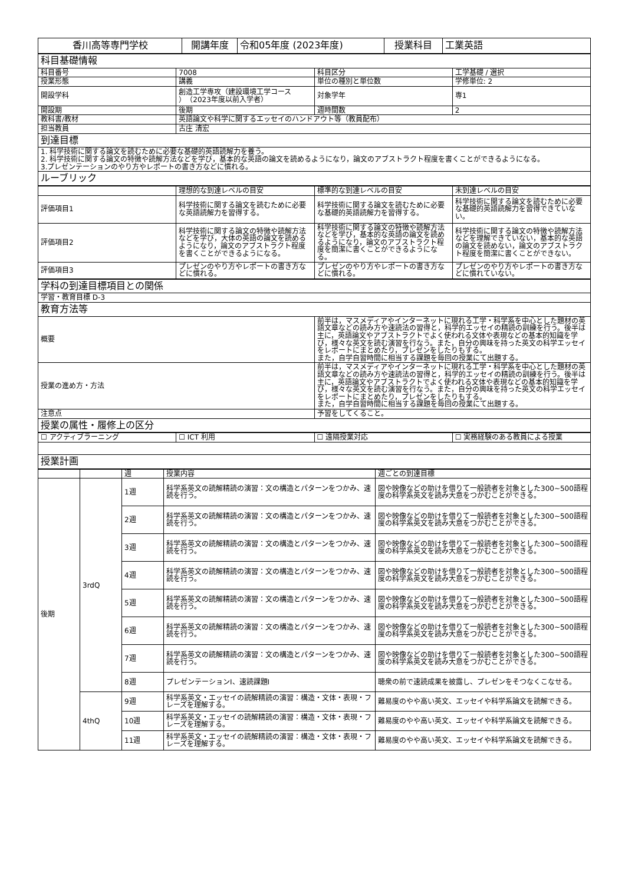| 香川高等専門学校 | 開講年度 | 令和05年度 (2023年度) | 授業科目 | 工業英語 |
| 科目基礎情報 | | | |
| 科目番号 | 7008 | 科目区分 | 工学基礎 / 選択 |
| 授業形態 | 講義 | 単位の種別と単位数 | 学修単位: 2 |
| 開設学科 | 創造工学専攻（建設環境工学コース ）（2023年度以前入学者） | 対象学年 | 専1 |
| 開設期 | 後期 | 週時間数 | 2 |
| 教科書/教材 | 英語論文や科学に関するエッセイのハンドアウト等（教員配布） | | |
| 担当教員 | 古庄 清宏 | | |
| 到達目標 | | | |
| 1. 科学技術に関する論文を読むために必要な基礎的英語読解力を養う。 2. 科学技術に関する論文の特徴や読解方法などを学び，基本的な英語の論文を読めるようになり，論文のアブストラクト程度を書くことができるようになる。 3.プレゼンテーションのやり方やレポートの書き方などに慣れる。 | | | |
| ルーブリック | | | |
| | 理想的な到達レベルの目安 | 標準的な到達レベルの目安 | 未到達レベルの目安 |
| 評価項目1 | 科学技術に関する論文を読むために必要な英語読解力を習得する。 | 科学技術に関する論文を読むために必要な基礎的英語読解力を習得する。 | 科学技術に関する論文を読むために必要な基礎的英語読解力を習得できていない。 |
| 評価項目2 | 科学技術に関する論文の特徴や読解方法などを学び，大体の英語の論文を読めるようになり，論文のアブストラクト程度を書くことができるようになる。 | 科学技術に関する論文の特徴や読解方法などを学び，基本的な英語の論文を読めるようになり，論文のアブストラクト程度を簡潔に書くことができるようになる。 | 科学技術に関する論文の特徴や読解方法などを理解できていない，基本的な英語の論文を読めない，論文のアブストラクト程度を簡潔に書くことができない。 |
| 評価項目3 | プレゼンのやり方やレポートの書き方などに慣れる。 | プレゼンのやり方やレポートの書き方などに慣れる。 | プレゼンのやり方やレポートの書き方などに慣れていない。 |
| 学科の到達目標項目との関係 | |
| 学習・教育目標 D-3 | |
| 教育方法等 | |
| 概要 | 前半は，マスメディアやインターネットに現れる工学・科学系を中心とした題材の英語文章などの読み方や速読法の習得と，科学的エッセイの精読の訓練を行う。後半は主に，英語論文やアブストラクトでよく使われる文体や表現などの基本的知識を学び，様々な英文を読む演習を行なう。また，自分の興味を持った英文の科学エッセイをレポートにまとめたり，プレゼンをしたりもする。 また，自学自習時間に相当する課題を毎回の授業にて出題する。 |
| 授業の進め方・方法 | 前半は，マスメディアやインターネットに現れる工学・科学系を中心とした題材の英語文章などの読み方や速読法の習得と，科学的エッセイの精読の訓練を行う。後半は主に，英語論文やアブストラクトでよく使われる文体や表現などの基本的知識を学び，様々な英文を読む演習を行なう。また，自分の興味を持った英文の科学エッセイをレポートにまとめたり，プレゼンをしたりもする。 また，自学自習時間に相当する課題を毎回の授業にて出題する。 |
| 注意点 | 予習をしてくること。 |
| 授業の属性・履修上の区分 | |
| ☐ アクティブラーニング | ☐ ICT 利用 | ☐ 遠隔授業対応 | ☐ 実務経験のある教員による授業 |
| 授業計画 | | | |
| | | 週 | 授業内容 | 週ごとの到達目標 |
| 後期 | 3rdQ | 1週 | 科学系英文の読解精読の演習：文の構造とパターンをつかみ、速読を行う。 | 図や映像などの助けを借りて一般読者を対象とした300~500語程度の科学系英文を読み大意をつかむことができる。 |
| | | 2週 | 科学系英文の読解精読の演習：文の構造とパターンをつかみ、速読を行う。 | 図や映像などの助けを借りて一般読者を対象とした300~500語程度の科学系英文を読み大意をつかむことができる。 |
| | | 3週 | 科学系英文の読解精読の演習：文の構造とパターンをつかみ、速読を行う。 | 図や映像などの助けを借りて一般読者を対象とした300~500語程度の科学系英文を読み大意をつかむことができる。 |
| | | 4週 | 科学系英文の読解精読の演習：文の構造とパターンをつかみ、速読を行う。 | 図や映像などの助けを借りて一般読者を対象とした300~500語程度の科学系英文を読み大意をつかむことができる。 |
| | | 5週 | 科学系英文の読解精読の演習：文の構造とパターンをつかみ、速読を行う。 | 図や映像などの助けを借りて一般読者を対象とした300~500語程度の科学系英文を読み大意をつかむことができる。 |
| | | 6週 | 科学系英文の読解精読の演習：文の構造とパターンをつかみ、速読を行う。 | 図や映像などの助けを借りて一般読者を対象とした300~500語程度の科学系英文を読み大意をつかむことができる。 |
| | | 7週 | 科学系英文の読解精読の演習：文の構造とパターンをつかみ、速読を行う。 | 図や映像などの助けを借りて一般読者を対象とした300~500語程度の科学系英文を読み大意をつかむことができる。 |
| | | 8週 | プレゼンテーションI、速読課題I | 聴衆の前で速読成果を披露し、プレゼンをそつなくこなせる。 |
| | 4thQ | 9週 | 科学系英文・エッセイの読解精読の演習：構造・文体・表現・フレーズを理解する。 | 難易度のやや高い英文、エッセイや科学系論文を読解できる。 |
| | | 10週 | 科学系英文・エッセイの読解精読の演習：構造・文体・表現・フレーズを理解する。 | 難易度のやや高い英文、エッセイや科学系論文を読解できる。 |
| | | 11週 | 科学系英文・エッセイの読解精読の演習：構造・文体・表現・フレーズを理解する。 | 難易度のやや高い英文、エッセイや科学系論文を読解できる。 |